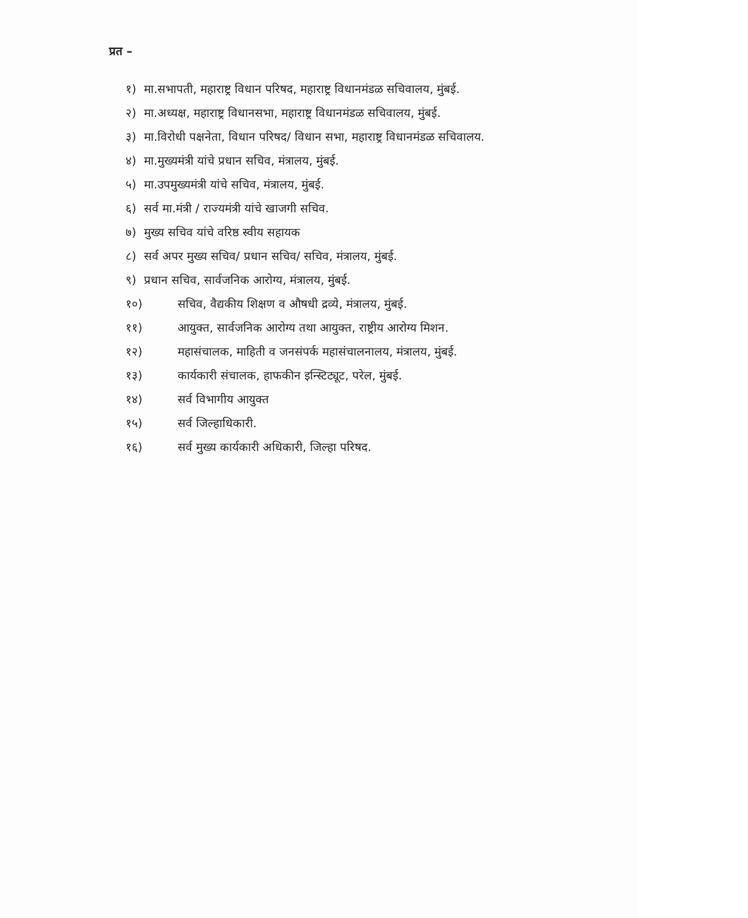प्रत –
१) मा.सभापती, महाराष्ट्र विधान परिषद, महाराष्ट्र विधानमंडळ सचिवालय, मुंबई.
२) मा.अध्यक्ष, महाराष्ट्र विधानसभा, महाराष्ट्र विधानमंडळ सचिवालय, मुंबई.
३) मा.विरोधी पक्षनेता, विधान परिषद/ विधान सभा, महाराष्ट्र विधानमंडळ सचिवालय.
४) मा.मुख्यमंत्री यांचे प्रधान सचिव, मंत्रालय, मुंबई.
५) मा.उपमुख्यमंत्री यांचे सचिव, मंत्रालय, मुंबई.
६) सर्व मा.मंत्री / राज्यमंत्री यांचे खाजगी सचिव.
७) मुख्य सचिव यांचे वरिष्ठ स्वीय सहायक
८) सर्व अपर मुख्य सचिव/ प्रधान सचिव/ सचिव, मंत्रालय, मुंबई.
९) प्रधान सचिव, सार्वजनिक आरोग्य, मंत्रालय, मुंबई.
१०) सचिव, वैद्यकीय शिक्षण व औषधी द्रव्ये, मंत्रालय, मुंबई.
११) आयुक्त, सार्वजनिक आरोग्य तथा आयुक्त, राष्ट्रीय आरोग्य मिशन.
१२) महासंचालक, माहिती व जनसंपर्क महासंचालनालय, मंत्रालय, मुंबई.
१३) कार्यकारी संचालक, हाफकीन इन्स्टिट्यूट, परेल, मुंबई.
१४) सर्व विभागीय आयुक्त
१५) सर्व जिल्हाधिकारी.
१६) सर्व मुख्य कार्यकारी अधिकारी, जिल्हा परिषद.